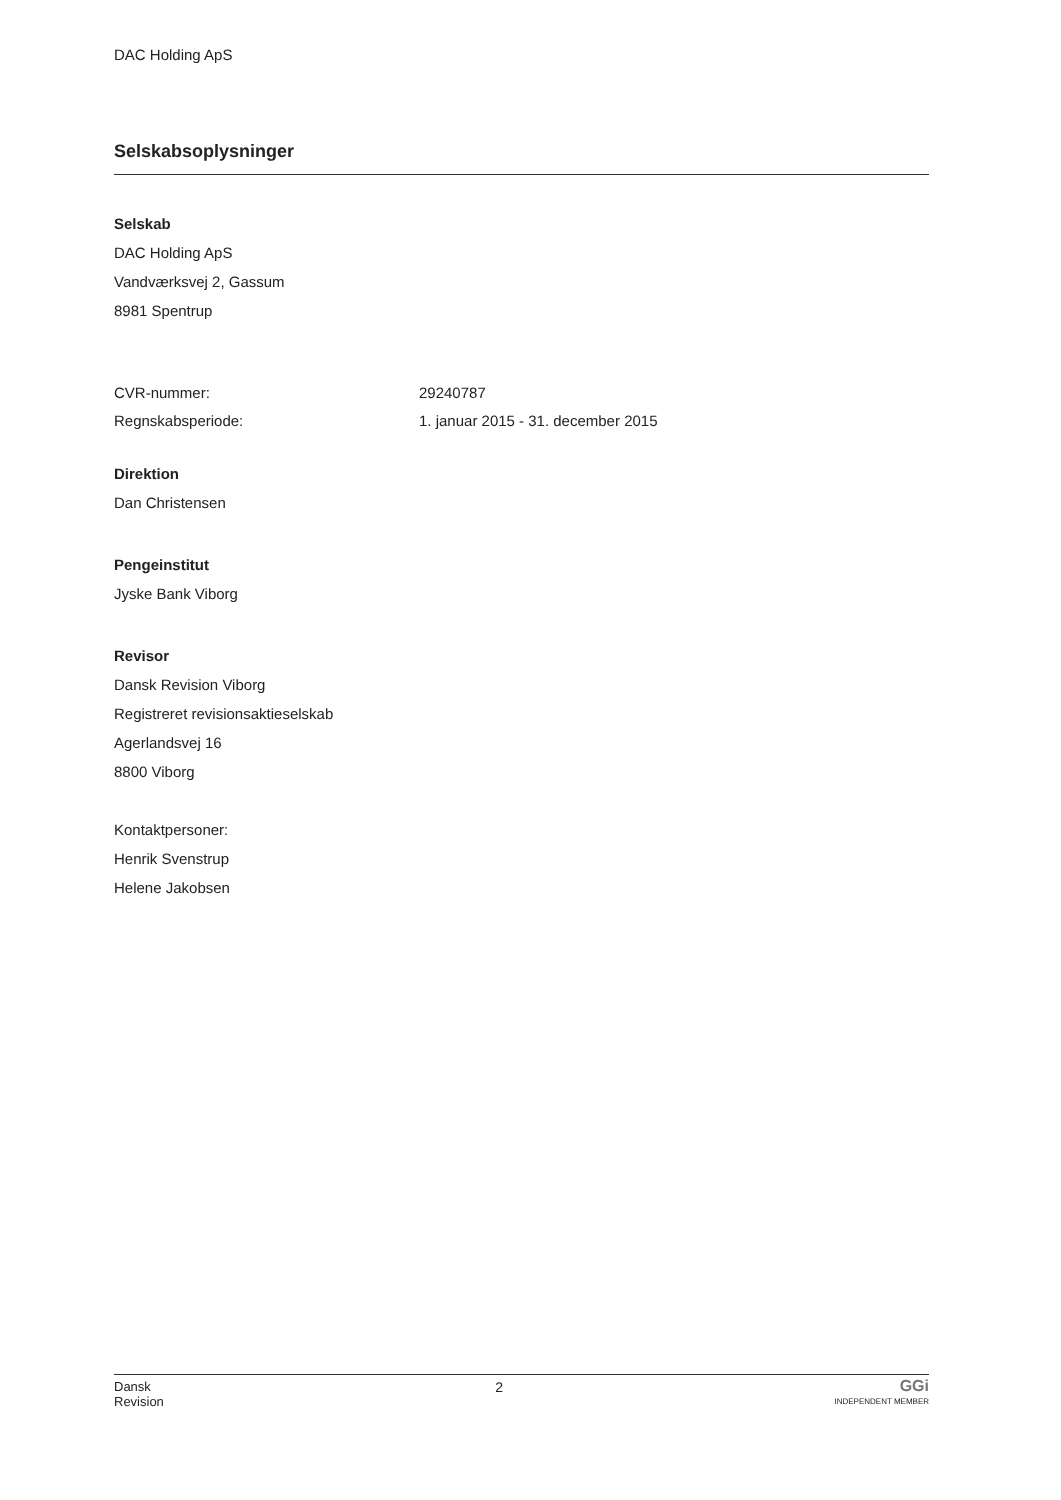DAC Holding ApS
Selskabsoplysninger
Selskab
DAC Holding ApS
Vandværksvej 2, Gassum
8981 Spentrup
CVR-nummer: 29240787
Regnskabsperiode: 1. januar 2015 - 31. december 2015
Direktion
Dan Christensen
Pengeinstitut
Jyske Bank Viborg
Revisor
Dansk Revision Viborg
Registreret revisionsaktieselskab
Agerlandsvej 16
8800 Viborg
Kontaktpersoner:
Henrik Svenstrup
Helene Jakobsen
Dansk
Revision
2
GGi
INDEPENDENT MEMBER